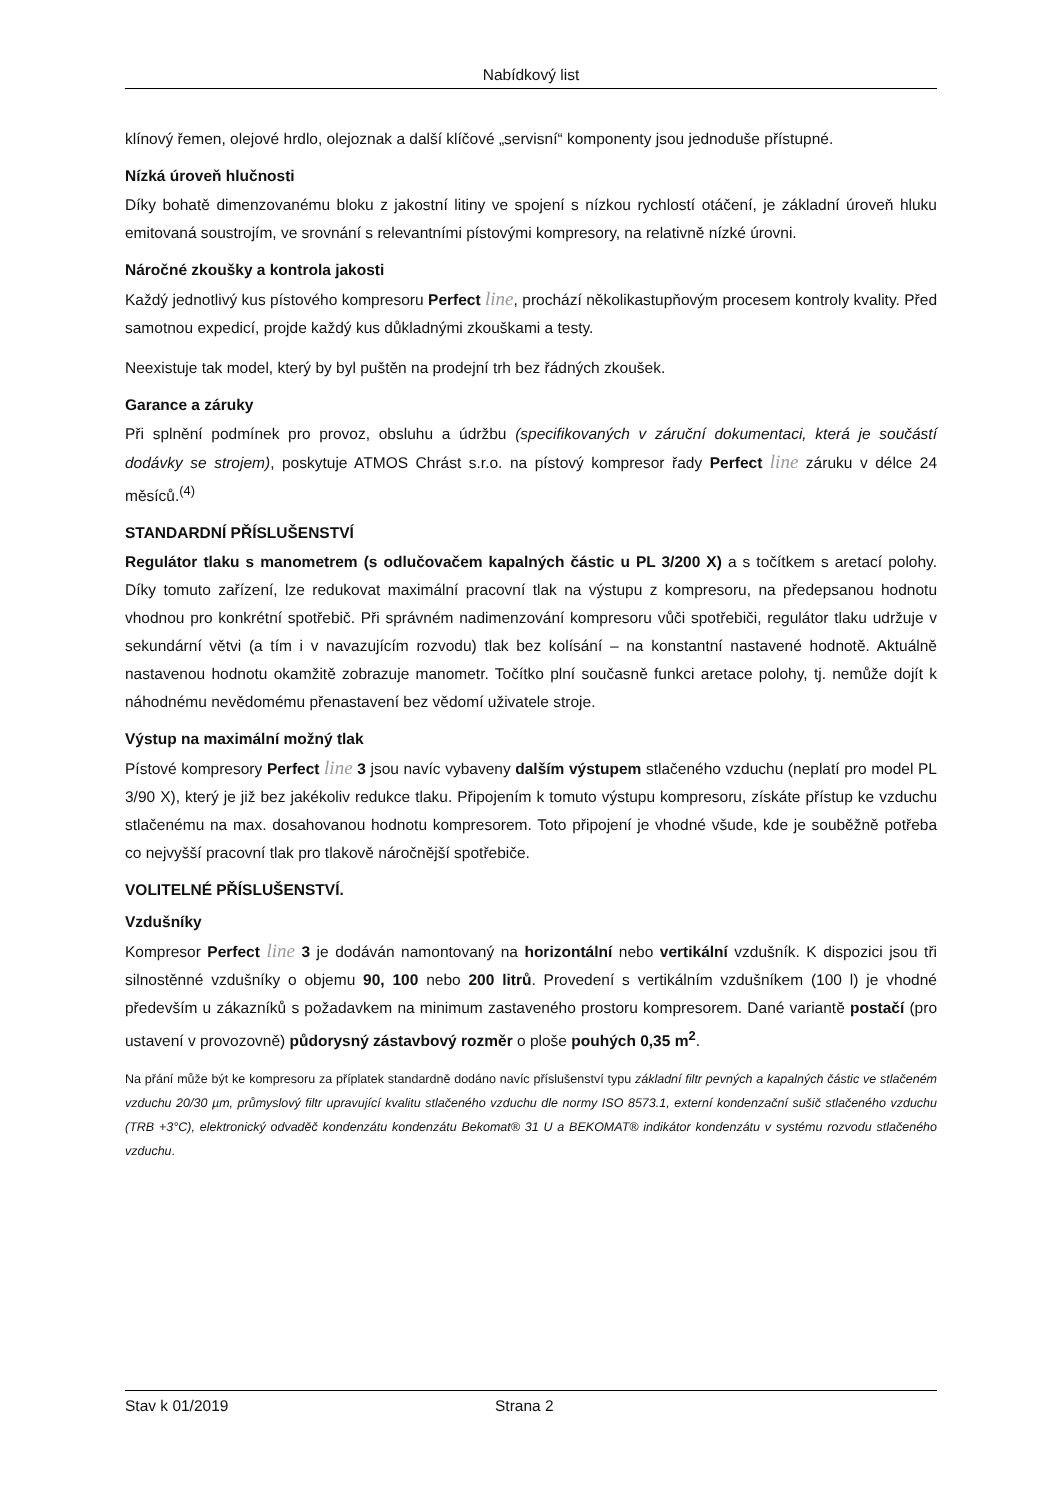Nabídkový list
klínový řemen, olejové hrdlo, olejoznak a další klíčové „servisní“ komponenty jsou jednoduše přístupné.
Nízká úroveň hlučnosti
Díky bohatě dimenzovanému bloku z jakostní litiny ve spojení s nízkou rychlostí otáčení, je základní úroveň hluku emitovaná soustrojím, ve srovnání s relevantními pístovými kompresory, na relativně nízké úrovni.
Náročné zkoušky a kontrola jakosti
Každý jednotlivý kus pístového kompresoru Perfect line, prochází několikastupňovým procesem kontroly kvality. Před samotnou expedicí, projde každý kus důkladnými zkouškami a testy.
Neexistuje tak model, který by byl puštěn na prodejní trh bez řádných zkoušek.
Garance a záruky
Při splnění podmínek pro provoz, obsluhu a údržbu (specifikovaných v záruční dokumentaci, která je součástí dodávky se strojem), poskytuje ATMOS Chrást s.r.o. na pístový kompresor řady Perfect line záruku v délce 24 měsíců.<sup>(4)</sup>
STANDARDNÍ PŘÍSLUŠENSTVÍ
Regulátor tlaku s manometrem (s odlučovačem kapalných částic u PL 3/200 X) a s točítkem s aretací polohy. Díky tomuto zařízení, lze redukovat maximální pracovní tlak na výstupu z kompresoru, na předepsanou hodnotu vhodnou pro konkrétní spotřebič. Při správném nadimenzování kompresoru vůči spotřebiči, regulátor tlaku udržuje v sekundární větvi (a tím i v navazujícím rozvodu) tlak bez kolísání – na konstantní nastavené hodnotě. Aktuálně nastavenou hodnotu okamžitě zobrazuje manometr. Točítko plní současně funkci aretace polohy, tj. nemůže dojít k náhodnému nevědomému přenastavení bez vědomí uživatele stroje.
Výstup na maximální možný tlak
Pístové kompresory Perfect line 3 jsou navíc vybaveny dalším výstupem stlačeného vzduchu (neplatí pro model PL 3/90 X), který je již bez jakékoliv redukce tlaku. Připojením k tomuto výstupu kompresoru, získáte přístup ke vzduchu stlačenému na max. dosahovanou hodnotu kompresorem. Toto připojení je vhodné všude, kde je souběžně potřeba co nejvyšší pracovní tlak pro tlakově náročnější spotřebiče.
VOLITELNÉ PŘÍSLUŠENSTVÍ.
Vzdušníky
Kompresor Perfect line 3 je dodáván namontovaný na horizontální nebo vertikální vzdušník. K dispozici jsou tři silnostěnné vzdušníky o objemu 90, 100 nebo 200 litrů. Provedení s vertikálním vzdušníkem (100 l) je vhodné především u zákazníků s požadavkem na minimum zastaveného prostoru kompresorem. Dané variantě postačí (pro ustavení v provozovně) půdorysný zástavbový rozměr o ploše pouhých 0,35 m<sup>2</sup>.
Na přání může být ke kompresoru za příplatek standardně dodáno navíc příslušenství typu základní filtr pevných a kapalných částic ve stlačeném vzduchu 20/30 µm, průmyslový filtr upravující kvalitu stlačeného vzduchu dle normy ISO 8573.1, externí kondenzační sušič stlačeného vzduchu (TRB +3°C), elektronický odvaděč kondenzátu kondenzátu Bekomat® 31 U a BEKOMAT® indikátor kondenzátu v systému rozvodu stlačeného vzduchu.
Stav k 01/2019 Strana 2